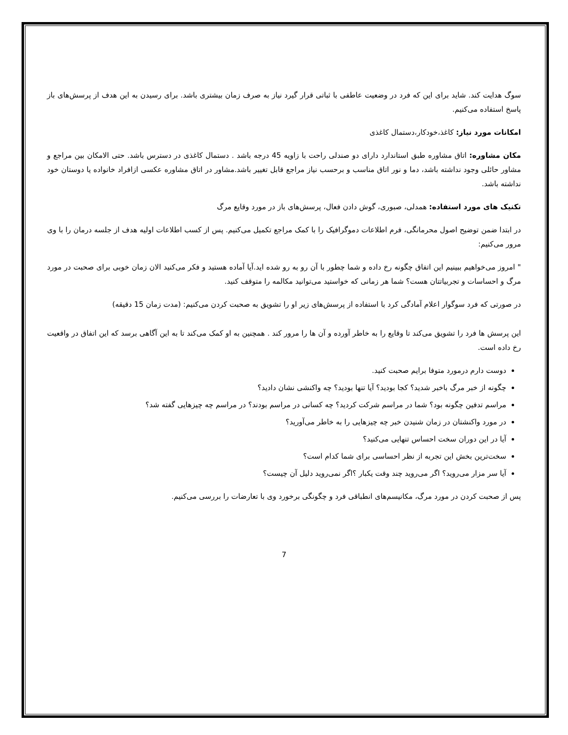سوگ هدایت کند. شاید برای این که فرد در وضعیت عاطفی با ثباتی قرار گیرد نیاز به صرف زمان بیشتری باشد. برای رسیدن به این هدف از پرسش‌های باز پاسخ استفاده می‌کنیم.
امکانات مورد نیاز: کاغذ،خودکار،دستمال کاغذی
مکان مشاوره: اتاق مشاوره طبق استاندارد دارای دو صندلی راحت با زاویه 45 درجه باشد . دستمال کاغذی در دسترس باشد. حتی الامکان بین مراجع و مشاور حائلی وجود نداشته باشد، دما و نور اتاق مناسب و برحسب نیاز مراجع قابل تغییر باشد.مشاور در اتاق مشاوره عکسی ازافراد خانواده یا دوستان خود نداشته باشد.
تکنیک های مورد استفاده: همدلی، صبوری، گوش دادن فعال، پرسش‌های باز در مورد وقایع مرگ
در ابتدا ضمن توضیح اصول محرمانگی، فرم اطلاعات دموگرافیک را با کمک مراجع تکمیل می‌کنیم. پس از کسب اطلاعات اولیه هدف از جلسه درمان را با وی مرور می‌کنیم:
" امروز می‌خواهیم ببینیم این اتفاق چگونه رخ داده و شما چطور با آن رو به رو شده اید.آیا آماده هستید و فکر می‌کنید الان زمان خوبی برای صحبت در مورد مرگ و احساسات و تجربیاتتان هست؟ شما هر زمانی که خواستید می‌توانید مکالمه را متوقف کنید.
در صورتی که فرد سوگوار اعلام آمادگی کرد با استفاده از پرسش‌های زیر او را تشویق به صحبت کردن می‌کنیم: (مدت زمان 15 دقیقه)
این پرسش ها فرد را تشویق می‌کند تا وقایع را به خاطر آورده و آن ها را مرور کند . همچنین به او کمک می‌کند تا به این آگاهی برسد که این اتفاق در واقعیت رخ داده است.
دوست دارم درمورد متوفا برایم صحبت کنید.
چگونه از خبر مرگ باخبر شدید؟ کجا بودید؟ آیا تنها بودید؟ چه واکنشی نشان دادید؟
مراسم تدفین چگونه بود؟ شما در مراسم شرکت کردید؟ چه کسانی در مراسم بودند؟ در مراسم چه چیزهایی گفته شد؟
در مورد واکنشتان در زمان شنیدن خبر چه چیزهایی را به خاطر می‌آورید؟
آیا در این دوران سخت احساس تنهایی می‌کنید؟
سخت‌ترین بخش این تجربه از نظر احساسی برای شما کدام است؟
آیا سر مزار می‌روید؟ اگر می‌روید چند وقت یکبار ؟اگر نمی‌روید دلیل آن چیست؟
پس از صحبت کردن در مورد مرگ، مکانیسم‌های انطباقی فرد و چگونگی برخورد وی با تعارضات را بررسی می‌کنیم.
7